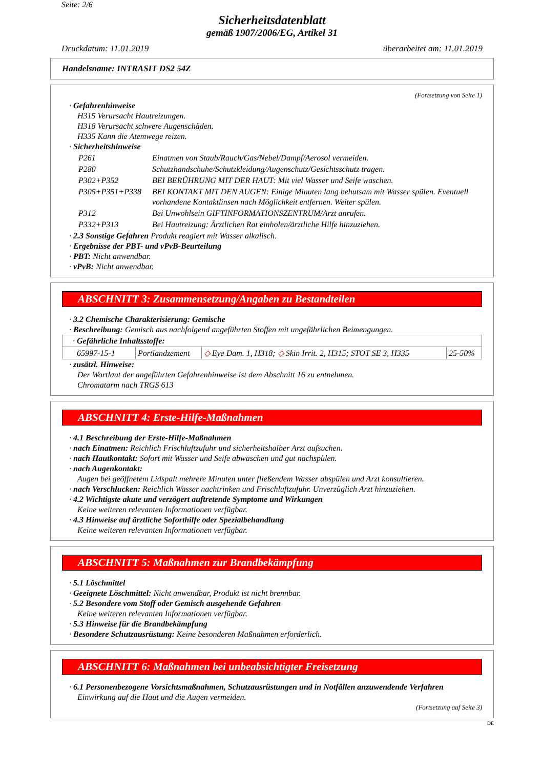Seite: 2/6
Sicherheitsdatenblatt
gemäß 1907/2006/EG, Artikel 31
Druckdatum: 11.01.2019 überarbeitet am: 11.01.2019
Handelsname: INTRASIT DS2 54Z
(Fortsetzung von Seite 1)
· Gefahrenhinweise
H315 Verursacht Hautreizungen.
H318 Verursacht schwere Augenschäden.
H335 Kann die Atemwege reizen.
· Sicherheitshinweise
| P261 | Einatmen von Staub/Rauch/Gas/Nebel/Dampf/Aerosol vermeiden. |
| P280 | Schutzhandschuhe/Schutzkleidung/Augenschutz/Gesichtsschutz tragen. |
| P302+P352 | BEI BERÜHRUNG MIT DER HAUT: Mit viel Wasser und Seife waschen. |
| P305+P351+P338 | BEI KONTAKT MIT DEN AUGEN: Einige Minuten lang behutsam mit Wasser spülen. Eventuell vorhandene Kontaktlinsen nach Möglichkeit entfernen. Weiter spülen. |
| P312 | Bei Unwohlsein GIFTINFORMATIONSZENTRUM/Arzt anrufen. |
| P332+P313 | Bei Hautreizung: Ärztlichen Rat einholen/ärztliche Hilfe hinzuziehen. |
· 2.3 Sonstige Gefahren Produkt reagiert mit Wasser alkalisch.
· Ergebnisse der PBT- und vPvB-Beurteilung
· PBT: Nicht anwendbar.
· vPvB: Nicht anwendbar.
ABSCHNITT 3: Zusammensetzung/Angaben zu Bestandteilen
· 3.2 Chemische Charakterisierung: Gemische
· Beschreibung: Gemisch aus nachfolgend angeführten Stoffen mit ungefährlichen Beimengungen.
| · Gefährliche Inhaltsstoffe: | | | |
| 65997-15-1 | Portlandzement | ◇ Eye Dam. 1, H318; ◇ Skin Irrit. 2, H315; STOT SE 3, H335 | 25-50% |
· zusätzl. Hinweise:
Der Wortlaut der angeführten Gefahrenhinweise ist dem Abschnitt 16 zu entnehmen.
Chromatarm nach TRGS 613
ABSCHNITT 4: Erste-Hilfe-Maßnahmen
· 4.1 Beschreibung der Erste-Hilfe-Maßnahmen
· nach Einatmen: Reichlich Frischluftzufuhr und sicherheitshalber Arzt aufsuchen.
· nach Hautkontakt: Sofort mit Wasser und Seife abwaschen und gut nachspülen.
· nach Augenkontakt:
Augen bei geöffnetem Lidspalt mehrere Minuten unter fließendem Wasser abspülen und Arzt konsultieren.
· nach Verschlucken: Reichlich Wasser nachtrinken und Frischluftzufuhr. Unverzüglich Arzt hinzuziehen.
· 4.2 Wichtigste akute und verzögert auftretende Symptome und Wirkungen
Keine weiteren relevanten Informationen verfügbar.
· 4.3 Hinweise auf ärztliche Soforthilfe oder Spezialbehandlung
Keine weiteren relevanten Informationen verfügbar.
ABSCHNITT 5: Maßnahmen zur Brandbekämpfung
· 5.1 Löschmittel
· Geeignete Löschmittel: Nicht anwendbar, Produkt ist nicht brennbar.
· 5.2 Besondere vom Stoff oder Gemisch ausgehende Gefahren
Keine weiteren relevanten Informationen verfügbar.
· 5.3 Hinweise für die Brandbekämpfung
· Besondere Schutzausrüstung: Keine besonderen Maßnahmen erforderlich.
ABSCHNITT 6: Maßnahmen bei unbeabsichtigter Freisetzung
· 6.1 Personenbezogene Vorsichtsmaßnahmen, Schutzausrüstungen und in Notfällen anzuwendende Verfahren
Einwirkung auf die Haut und die Augen vermeiden.
(Fortsetzung auf Seite 3)
DE